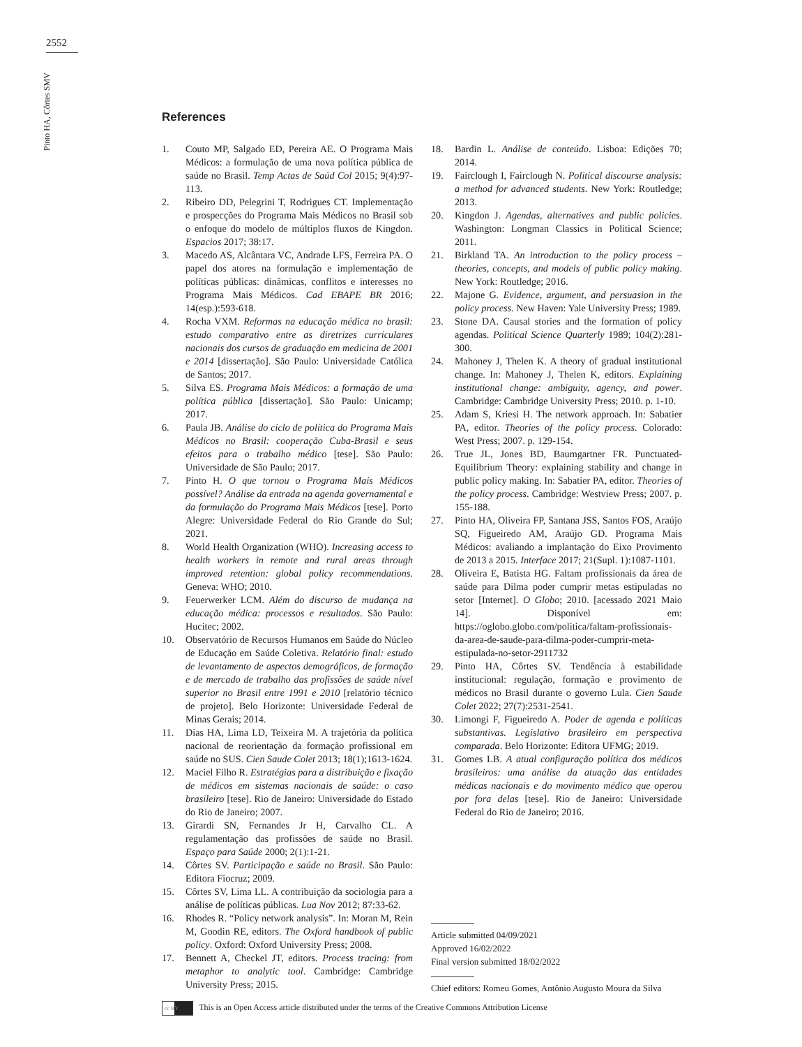2552
Pinto HA, Côrtes SMV
References
1. Couto MP, Salgado ED, Pereira AE. O Programa Mais Médicos: a formulação de uma nova política pública de saúde no Brasil. Temp Actas de Saúd Col 2015; 9(4):97-113.
2. Ribeiro DD, Pelegrini T, Rodrigues CT. Implementação e prospecções do Programa Mais Médicos no Brasil sob o enfoque do modelo de múltiplos fluxos de Kingdon. Espacios 2017; 38:17.
3. Macedo AS, Alcântara VC, Andrade LFS, Ferreira PA. O papel dos atores na formulação e implementação de políticas públicas: dinâmicas, conflitos e interesses no Programa Mais Médicos. Cad EBAPE BR 2016; 14(esp.):593-618.
4. Rocha VXM. Reformas na educação médica no brasil: estudo comparativo entre as diretrizes curriculares nacionais dos cursos de graduação em medicina de 2001 e 2014 [dissertação]. São Paulo: Universidade Católica de Santos; 2017.
5. Silva ES. Programa Mais Médicos: a formação de uma política pública [dissertação]. São Paulo: Unicamp; 2017.
6. Paula JB. Análise do ciclo de política do Programa Mais Médicos no Brasil: cooperação Cuba-Brasil e seus efeitos para o trabalho médico [tese]. São Paulo: Universidade de São Paulo; 2017.
7. Pinto H. O que tornou o Programa Mais Médicos possível? Análise da entrada na agenda governamental e da formulação do Programa Mais Médicos [tese]. Porto Alegre: Universidade Federal do Rio Grande do Sul; 2021.
8. World Health Organization (WHO). Increasing access to health workers in remote and rural areas through improved retention: global policy recommendations. Geneva: WHO; 2010.
9. Feuerwerker LCM. Além do discurso de mudança na educação médica: processos e resultados. São Paulo: Hucitec; 2002.
10. Observatório de Recursos Humanos em Saúde do Núcleo de Educação em Saúde Coletiva. Relatório final: estudo de levantamento de aspectos demográficos, de formação e de mercado de trabalho das profissões de saúde nível superior no Brasil entre 1991 e 2010 [relatório técnico de projeto]. Belo Horizonte: Universidade Federal de Minas Gerais; 2014.
11. Dias HA, Lima LD, Teixeira M. A trajetória da política nacional de reorientação da formação profissional em saúde no SUS. Cien Saude Colet 2013; 18(1);1613-1624.
12. Maciel Filho R. Estratégias para a distribuição e fixação de médicos em sistemas nacionais de saúde: o caso brasileiro [tese]. Rio de Janeiro: Universidade do Estado do Rio de Janeiro; 2007.
13. Girardi SN, Fernandes Jr H, Carvalho CL. A regulamentação das profissões de saúde no Brasil. Espaço para Saúde 2000; 2(1):1-21.
14. Côrtes SV. Participação e saúde no Brasil. São Paulo: Editora Fiocruz; 2009.
15. Côrtes SV, Lima LL. A contribuição da sociologia para a análise de políticas públicas. Lua Nov 2012; 87:33-62.
16. Rhodes R. “Policy network analysis”. In: Moran M, Rein M, Goodin RE, editors. The Oxford handbook of public policy. Oxford: Oxford University Press; 2008.
17. Bennett A, Checkel JT, editors. Process tracing: from metaphor to analytic tool. Cambridge: Cambridge University Press; 2015.
18. Bardin L. Análise de conteúdo. Lisboa: Edições 70; 2014.
19. Fairclough I, Fairclough N. Political discourse analysis: a method for advanced students. New York: Routledge; 2013.
20. Kingdon J. Agendas, alternatives and public policies. Washington: Longman Classics in Political Science; 2011.
21. Birkland TA. An introduction to the policy process – theories, concepts, and models of public policy making. New York: Routledge; 2016.
22. Majone G. Evidence, argument, and persuasion in the policy process. New Haven: Yale University Press; 1989.
23. Stone DA. Causal stories and the formation of policy agendas. Political Science Quarterly 1989; 104(2):281-300.
24. Mahoney J, Thelen K. A theory of gradual institutional change. In: Mahoney J, Thelen K, editors. Explaining institutional change: ambiguity, agency, and power. Cambridge: Cambridge University Press; 2010. p. 1-10.
25. Adam S, Kriesi H. The network approach. In: Sabatier PA, editor. Theories of the policy process. Colorado: West Press; 2007. p. 129-154.
26. True JL, Jones BD, Baumgartner FR. Punctuated-Equilibrium Theory: explaining stability and change in public policy making. In: Sabatier PA, editor. Theories of the policy process. Cambridge: Westview Press; 2007. p. 155-188.
27. Pinto HA, Oliveira FP, Santana JSS, Santos FOS, Araújo SQ, Figueiredo AM, Araújo GD. Programa Mais Médicos: avaliando a implantação do Eixo Provimento de 2013 a 2015. Interface 2017; 21(Supl. 1):1087-1101.
28. Oliveira E, Batista HG. Faltam profissionais da área de saúde para Dilma poder cumprir metas estipuladas no setor [Internet]. O Globo; 2010. [acessado 2021 Maio 14]. Disponível em: https://oglobo.globo.com/politica/faltam-profissionais-da-area-de-saude-para-dilma-poder-cumprir-meta-estipulada-no-setor-2911732
29. Pinto HA, Côrtes SV. Tendência à estabilidade institucional: regulação, formação e provimento de médicos no Brasil durante o governo Lula. Cien Saude Colet 2022; 27(7):2531-2541.
30. Limongi F, Figueiredo A. Poder de agenda e políticas substantivas. Legislativo brasileiro em perspectiva comparada. Belo Horizonte: Editora UFMG; 2019.
31. Gomes LB. A atual configuração política dos médicos brasileiros: uma análise da atuação das entidades médicas nacionais e do movimento médico que operou por fora delas [tese]. Rio de Janeiro: Universidade Federal do Rio de Janeiro; 2016.
Article submitted 04/09/2021
Approved 16/02/2022
Final version submitted 18/02/2022
Chief editors: Romeu Gomes, Antônio Augusto Moura da Silva
cc BY This is an Open Access article distributed under the terms of the Creative Commons Attribution License